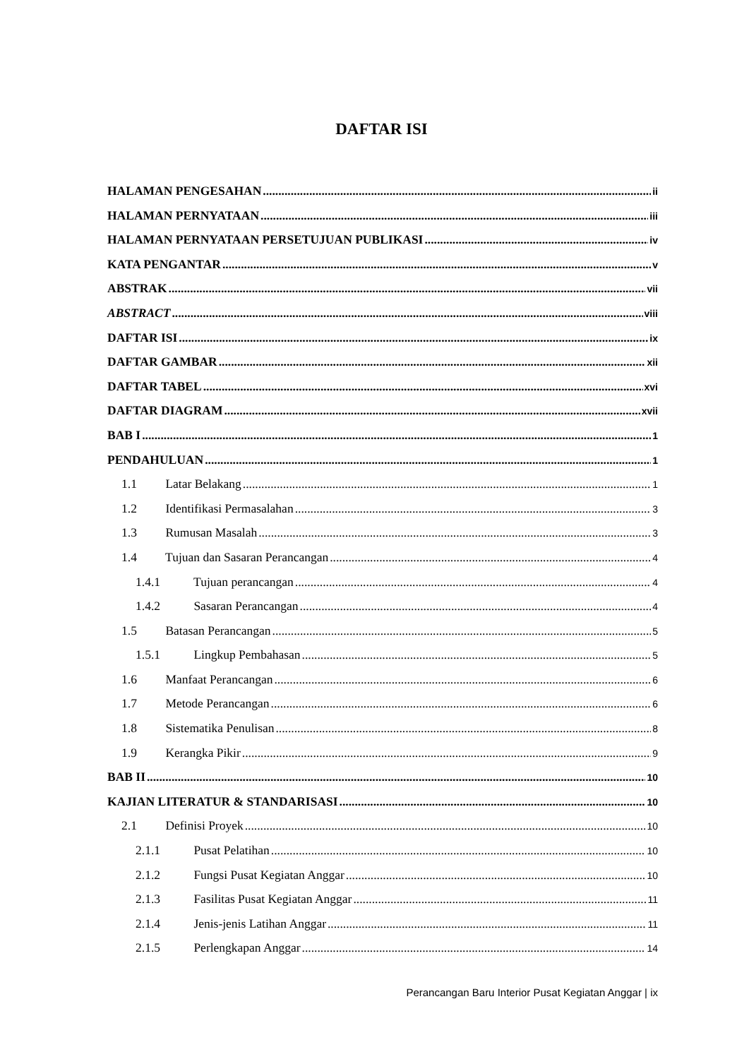DAFTAR ISI
HALAMAN PENGESAHAN ii
HALAMAN PERNYATAAN iii
HALAMAN PERNYATAAN PERSETUJUAN PUBLIKASI iv
KATA PENGANTAR v
ABSTRAK vii
ABSTRACT viii
DAFTAR ISI ix
DAFTAR GAMBAR xii
DAFTAR TABEL xvi
DAFTAR DIAGRAM xvii
BAB I 1
PENDAHULUAN 1
1.1 Latar Belakang 1
1.2 Identifikasi Permasalahan 3
1.3 Rumusan Masalah 3
1.4 Tujuan dan Sasaran Perancangan 4
1.4.1 Tujuan perancangan 4
1.4.2 Sasaran Perancangan 4
1.5 Batasan Perancangan 5
1.5.1 Lingkup Pembahasan 5
1.6 Manfaat Perancangan 6
1.7 Metode Perancangan 6
1.8 Sistematika Penulisan 8
1.9 Kerangka Pikir 9
BAB II 10
KAJIAN LITERATUR & STANDARISASI 10
2.1 Definisi Proyek 10
2.1.1 Pusat Pelatihan 10
2.1.2 Fungsi Pusat Kegiatan Anggar 10
2.1.3 Fasilitas Pusat Kegiatan Anggar 11
2.1.4 Jenis-jenis Latihan Anggar 11
2.1.5 Perlengkapan Anggar 14
Perancangan Baru Interior Pusat Kegiatan Anggar | ix